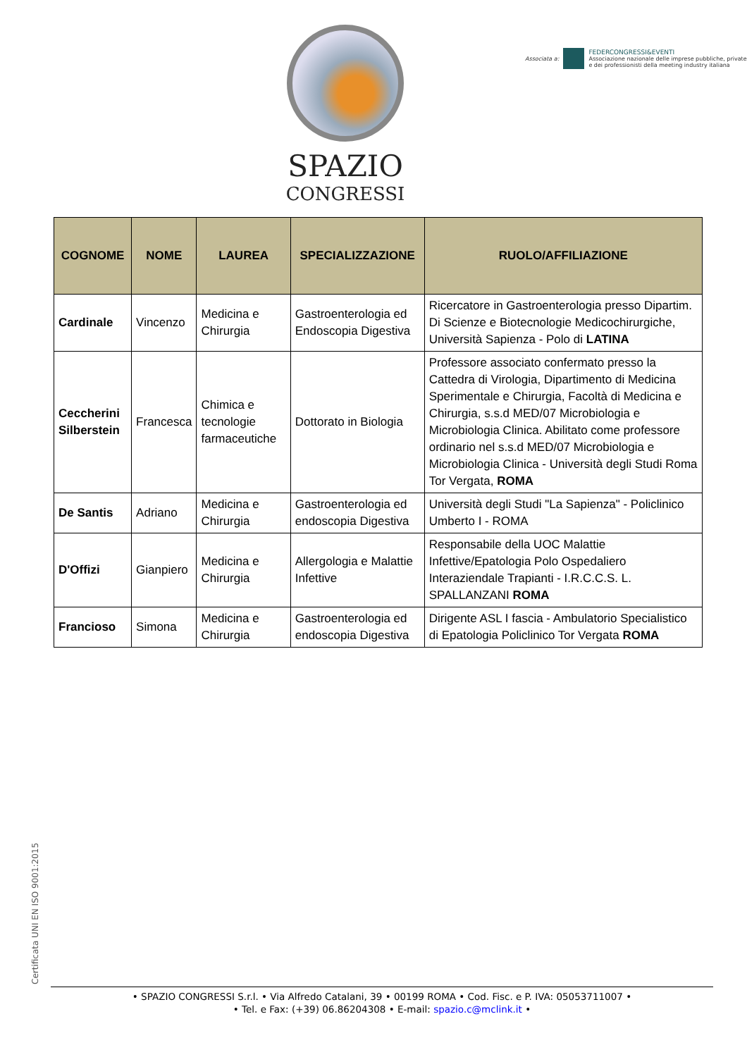SPAZIO
CONGRESSI
Associata a:
FEDERCONGRESSI&EVENTI
Associazione nazionale delle imprese pubbliche, private
e dei professionisti della meeting industry italiana
| COGNOME | NOME | LAUREA | SPECIALIZZAZIONE | RUOLO/AFFILIAZIONE |
| --- | --- | --- | --- | --- |
| Cardinale | Vincenzo | Medicina e Chirurgia | Gastroenterologia ed Endoscopia Digestiva | Ricercatore in Gastroenterologia presso Dipartim. Di Scienze e Biotecnologie Medicochirurgiche, Università Sapienza - Polo di LATINA |
| Ceccherini Silberstein | Francesca | Chimica e tecnologie farmaceutiche | Dottorato in Biologia | Professore associato confermato presso la Cattedra di Virologia, Dipartimento di Medicina Sperimentale e Chirurgia, Facoltà di Medicina e Chirurgia, s.s.d MED/07 Microbiologia e Microbiologia Clinica. Abilitato come professore ordinario nel s.s.d MED/07 Microbiologia e Microbiologia Clinica - Università degli Studi Roma Tor Vergata, ROMA |
| De Santis | Adriano | Medicina e Chirurgia | Gastroenterologia ed endoscopia Digestiva | Università degli Studi "La Sapienza" - Policlinico Umberto I - ROMA |
| D'Offizi | Gianpiero | Medicina e Chirurgia | Allergologia e Malattie Infettive | Responsabile della UOC Malattie Infettive/Epatologia Polo Ospedaliero Interaziendale Trapianti - I.R.C.C.S. L. SPALLANZANI ROMA |
| Francioso | Simona | Medicina e Chirurgia | Gastroenterologia ed endoscopia Digestiva | Dirigente ASL I fascia - Ambulatorio Specialistico di Epatologia Policlinico Tor Vergata ROMA |
Certificata UNI EN ISO 9001:2015
• SPAZIO CONGRESSI S.r.l. • Via Alfredo Catalani, 39 • 00199 ROMA • Cod. Fisc. e P. IVA: 05053711007 •
• Tel. e Fax: (+39) 06.86204308 • E-mail: spazio.c@mclink.it •